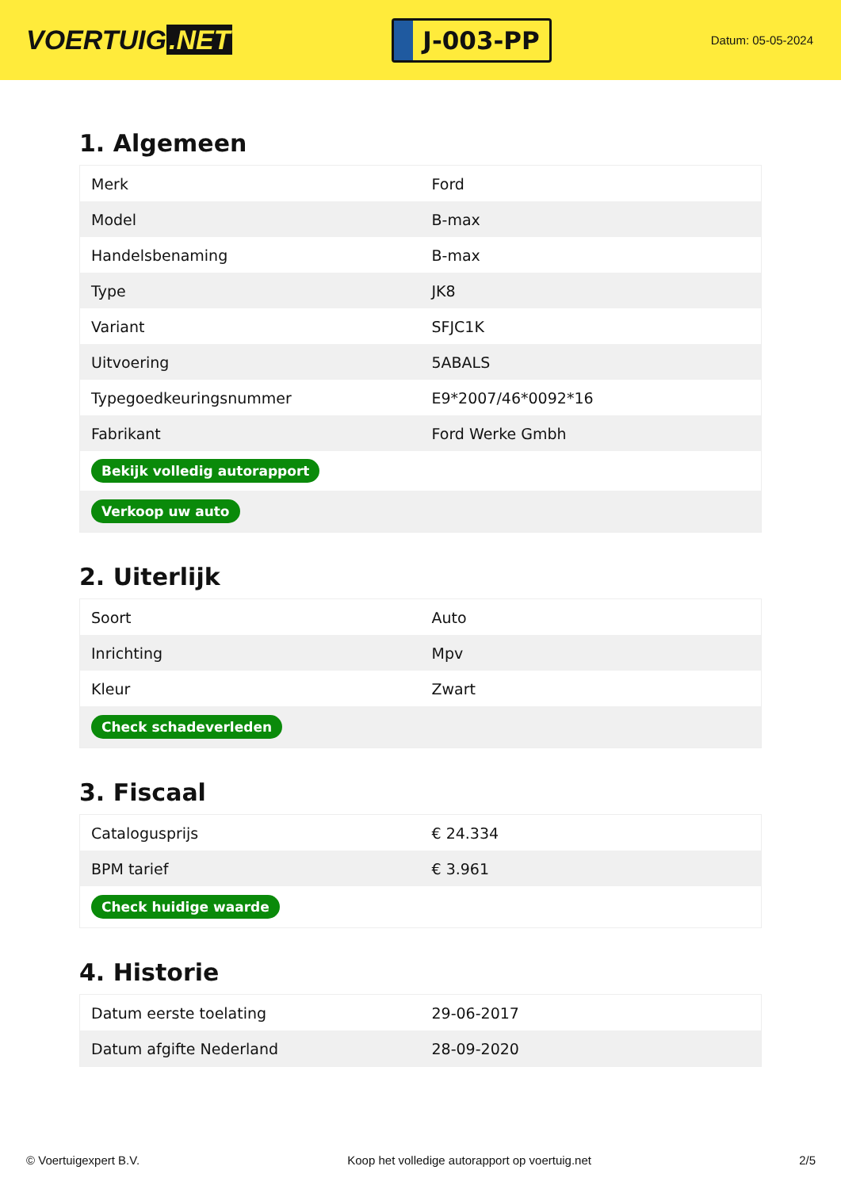VOERTUIG.NET
J-003-PP
Datum: 05-05-2024
1. Algemeen
| Merk | Ford |
| Model | B-max |
| Handelsbenaming | B-max |
| Type | JK8 |
| Variant | SFJC1K |
| Uitvoering | 5ABALS |
| Typegoedkeuringsnummer | E9*2007/46*0092*16 |
| Fabrikant | Ford Werke Gmbh |
| Bekijk volledig autorapport | |
| Verkoop uw auto | |
2. Uiterlijk
| Soort | Auto |
| Inrichting | Mpv |
| Kleur | Zwart |
| Check schadeverleden | |
3. Fiscaal
| Catalogusprijs | € 24.334 |
| BPM tarief | € 3.961 |
| Check huidige waarde | |
4. Historie
| Datum eerste toelating | 29-06-2017 |
| Datum afgifte Nederland | 28-09-2020 |
© Voertuigexpert B.V. Koop het volledige autorapport op voertuig.net 2/5